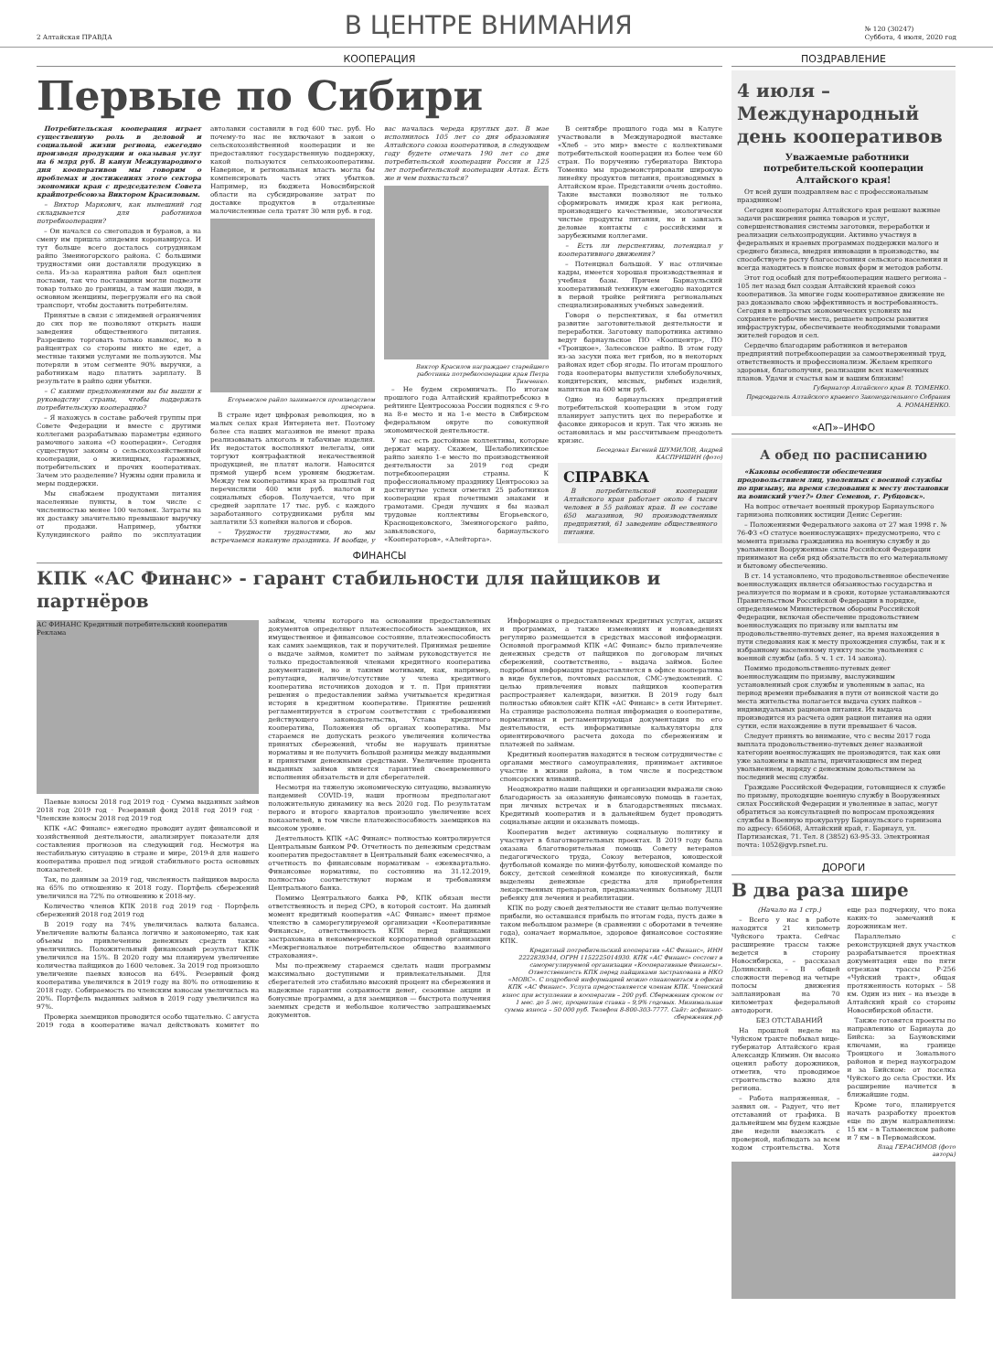2 Алтайская ПРАВДА
В ЦЕНТРЕ ВНИМАНИЯ
№ 120 (30247)
Суббота, 4 июля, 2020 год
КООПЕРАЦИЯ
Первые по Сибири
Потребительская кооперация играет существенную роль в деловой и социальной жизни региона, ежегодно производя продукции и оказывая услуг на 6 млрд руб. В канун Международного дня кооперативов мы говорим о проблемах и достижениях этого сектора экономики края с председателем Совета крайпотребсоюза Виктором Красиловым.
– Виктор Маркович, как нынешний год складывается для работников потребкооперации?
– Он начался со снегопадов и буранов, а на смену им пришла эпидемия коронавируса. И тут больше всего досталось сотрудникам райпо Змеиногорского района. С большими трудностями они доставляли продукцию в села. Из-за карантина район был оцеплен постами, так что поставщики могли подвезти товар только до границы, а там наши люди, в основном женщины, перегружали его на свой транспорт, чтобы доставить потребителям.
Принятые в связи с эпидемией ограничения до сих пор не позволяют открыть наши заведения общественного питания. Разрешено торговать только навынос, но в райцентрах со стороны никто не едет, а местные такими услугами не пользуются. Мы потеряли в этом сегменте 90% выручки, а работникам надо платить зарплату. В результате в райпо одни убытки.
– С какими предложениями вы бы вышли к руководству страны, чтобы поддержать потребительскую кооперацию?
– Я нахожусь в составе рабочей группы при Совете Федерации и вместе с другими коллегами разрабатываю параметры единого рамочного закона «О кооперации». Сегодня существуют законы о сельскохозяйственной кооперации, о жилищных, гаражных, потребительских и прочих кооперативах. Зачем это разделение? Нужны одни правила и меры поддержки.
Мы снабжаем продуктами питания населенные пункты, в том числе с численностью менее 100 человек. Затраты на их доставку значительно превышают выручку от продажи. Например, убытки Кулундинского райпо по эксплуатации автолавки составили в год 600 тыс. руб. Но почему-то нас не включают в закон о сельскохозяйственной кооперации и не предоставляют государственную поддержку, какой пользуются сельхозкооперативы. Наверное, и региональная власть могла бы компенсировать часть этих убытков. Например, из бюджета Новосибирской области на субсидирование затрат по доставке продуктов в отдаленные малочисленные села тратят 30 млн руб. в год.
Егорьевское райпо занимается производством пресервов.
В стране идет цифровая революция, но в малых селах края Интернета нет. Поэтому более ста наших магазинов не имеют права реализовывать алкоголь и табачные изделия. Их недостаток восполняют нелегалы, они торгуют контрафактной некачественной продукцией, не платят налоги. Наносится прямой ущерб всем уровням бюджетам. Между тем кооперативы края за прошлый год перечислили 400 млн руб. налогов и социальных сборов. Получается, что при средней зарплате 17 тыс. руб. с каждого заработанного сотрудниками рубля мы заплатили 53 копейки налогов и сборов.
– Трудности трудностями, но мы встречаемся накануне праздника. И вообще, у вас началась череда круглых дат. В мае исполнилось 105 лет со дня образования Алтайского союза кооперативов, в следующем году будете отмечать 190 лет со дня потребительской кооперации России и 125 лет потребительской кооперации Алтая. Есть же и чем похвастаться?
Виктор Красилов награждает старейшего работника потребкооперации края Петра Тимченко.
– Не будем скромничать. По итогам прошлого года Алтайский крайпотребсоюз в рейтинге Центросоюза России поднялся с 9-го на 8-е место и на 1-е место в Сибирском федеральном округе по совокупной экономической деятельности.
У нас есть достойные коллективы, которые держат марку. Скажем, Шелаболихинское райпо заняло 1-е место по производственной деятельности за 2019 год среди потребкооперации страны. К профессиональному празднику Центросоюз за достигнутые успехи отметил 25 работников кооперации края почетными знаками и грамотами. Среди лучших я бы назвал трудовые коллективы Егорьевского, Краснощековского, Змеиногорского райпо, завьяловского, барнаульского «Кооператоров», «Алейторга».
В сентябре прошлого года мы в Калуге участвовали в Международной выставке «Хлеб – это мир» вместе с коллективами потребительской кооперации из более чем 60 стран. По поручению губернатора Виктора Томенко мы продемонстрировали широкую линейку продуктов питания, производимых в Алтайском крае. Представили очень достойно. Такие выставки позволяют не только сформировать имидж края как региона, производящего качественные, экологически чистые продукты питания, но и завязать деловые контакты с российскими и зарубежными коллегами.
– Есть ли перспективы, потенциал у кооперативного движения?
– Потенциал большой. У нас отличные кадры, имеется хорошая производственная и учебная базы. Причем Барнаульский кооперативный техникум ежегодно находится в первой тройке рейтинга региональных специализированных учебных заведений.
Говоря о перспективах, я бы отметил развитие заготовительной деятельности и переработки. Заготовку папоротника активно ведут барнаульское ПО «Коопцентр», ПО «Троицкое», Залесовское райпо. В этом году из-за засухи пока нет грибов, но в некоторых районах идет сбор ягоды. По итогам прошлого года кооператоры выпустили хлебобулочных, кондитерских, мясных, рыбных изделий, напитков на 600 млн руб.
Одно из барнаульских предприятий потребительской кооперации в этом году планирует запустить цех по переработке и фасовке дикоросов и круп. Так что жизнь не остановилась и мы рассчитываем преодолеть кризис.
Беседовал Евгений ШУМИЛОВ, Андрей КАСПРИШИН (фото)
СПРАВКА
В потребительской кооперации Алтайского края работает около 4 тысяч человек в 55 районах края. В ее составе 650 магазинов, 90 производственных предприятий, 61 заведение общественного питания.
ФИНАНСЫ
КПК «АС Финанс» - гарант стабильности для пайщиков и партнёров
АС ФИНАНС Кредитный потребительский кооператив
Реклама
Паевые взносы 2018 год 2019 год · Сумма выданных займов 2018 год 2019 год · Резервный фонд 2018 год 2019 год · Членские взносы 2018 год 2019 год
КПК «АС Финанс» ежегодно проводит аудит финансовой и хозяйственной деятельности, анализирует показатели для составления прогнозов на следующий год. Несмотря на нестабильную ситуацию в стране и мире, 2019-й для нашего кооператива прошел под эгидой стабильного роста основных показателей.
Так, по данным за 2019 год, численность пайщиков выросла на 65% по отношению к 2018 году. Портфель сбережений увеличился на 72% по отношению к 2018-му.
Количество членов КПК 2018 год 2019 год · Портфель сбережений 2018 год 2019 год
В 2019 году на 74% увеличилась валюта баланса. Увеличение валюты баланса логично и закономерно, так как объемы по привлечению денежных средств также увеличились. Положительный финансовый результат КПК увеличился на 15%. В 2020 году мы планируем увеличение количества пайщиков до 1600 человек. За 2019 год произошло увеличение паевых взносов на 64%. Резервный фонд кооператива увеличился в 2019 году на 80% по отношению к 2018 году. Собираемость по членским взносам увеличилась на 20%. Портфель выданных займов в 2019 году увеличился на 97%.
Проверка заемщиков проводится особо тщательно. С августа 2019 года в кооперативе начал действовать комитет по займам, члены которого на основании предоставленных документов определяют платежеспособность заемщиков, их имущественное и финансовое состояние, платежеспособность как самих заемщиков, так и поручителей. Принимая решение о выдаче займов, комитет по займам руководствуется не только предоставленной членами кредитного кооператива документацией, но и такими мотивами, как, например, репутация, наличие/отсутствие у члена кредитного кооператива источников доходов и т. п. При принятии решения о предоставлении займа учитывается кредитная история в кредитном кооперативе. Принятие решений регламентируется в строгом соответствии с требованиями действующего законодательства, Устава кредитного кооператива, Положения об органах кооператива. Мы стараемся не допускать резкого увеличения количества принятых сбережений, чтобы не нарушать принятые нормативы и не получить большой разницы между выданными и принятыми денежными средствами. Увеличение процента выданных займов является гарантией своевременного исполнения обязательств и для сберегателей.
Несмотря на тяжелую экономическую ситуацию, вызванную пандемией COVID-19, наши прогнозы предполагают положительную динамику на весь 2020 год. По результатам первого и второго кварталов произошло увеличение всех показателей, в том числе платежеспособность заемщиков на высоком уровне.
Деятельность КПК «АС Финанс» полностью контролируется Центральным банком РФ. Отчетность по денежным средствам кооператив предоставляет в Центральный банк ежемесячно, а отчетность по финансовым нормативам – ежеквартально. Финансовые нормативы, по состоянию на 31.12.2019, полностью соответствуют нормам и требованиям Центрального банка.
Помимо Центрального банка РФ, КПК обязан нести ответственность и перед СРО, в которой состоит. На данный момент кредитный кооператив «АС Финанс» имеет прямое членство в саморегулируемой организации «Кооперативные Финансы», ответственность КПК перед пайщиками застрахована в некоммерческой корпоративной организации «Межрегиональное потребительское общество взаимного страхования».
Мы по-прежнему стараемся сделать наши программы максимально доступными и привлекательными. Для сберегателей это стабильно высокий процент на сбережения и надежные гарантии сохранности денег, сезонные акции и бонусные программы, а для заемщиков — быстрота получения заемных средств и небольшое количество запрашиваемых документов.
Информация о предоставляемых кредитных услугах, акциях и программах, а также изменениях и нововведениях регулярно размещается в средствах массовой информации. Основной программой КПК «АС Финанс» было привлечение денежных средств от пайщиков по договорам личных сбережений, соответственно, – выдача займов. Более подробная информация предоставляется в офисе кооператива в виде буклетов, почтовых рассылок, СМС-уведомлений. С целью привлечения новых пайщиков кооператив распространяет календари, визитки. В 2019 году был полностью обновлен сайт КПК «АС Финанс» в сети Интернет. На странице расположена полная информация о кооперативе, нормативная и регламентирующая документация по его деятельности, есть информативные калькуляторы для ориентировочного расчета дохода по сбережениям и платежей по займам.
Кредитный кооператив находится в тесном сотрудничестве с органами местного самоуправления, принимает активное участие в жизни района, в том числе и посредством спонсорских вливаний.
Неоднократно наши пайщики и организации выражали свою благодарность за оказанную финансовую помощь в газетах, при личных встречах и в благодарственных письмах. Кредитный кооператив и в дальнейшем будет проводить социальные акции и оказывать помощь.
Кооператив ведет активную социальную политику и участвует в благотворительных проектах. В 2019 году была оказана благотворительная помощь Совету ветеранов педагогического труда, Союзу ветеранов, юношеской футбольной команде по мини-футболу, юношеской команде по боксу, детской семейной команде по киокусинкай, были выделены денежные средства для приобретения лекарственных препаратов, предназначенных больному ДЦП ребенку для лечения и реабилитации.
КПК по роду своей деятельности не ставит целью получение прибыли, но оставшаяся прибыль по итогам года, пусть даже в таком небольшом размере (в сравнении с оборотами в течение года), означает нормальное, здоровое финансовое состояние КПК.
Кредитный потребительский кооператив «АС Финанс», ИНН 2222839344, ОГРН 1152225014930. КПК «АС Финанс» состоит в саморегулируемой организации «Кооперативные Финансы». Ответственность КПК перед пайщиками застрахована в НКО «МОВС». С подробной информацией можно ознакомиться в офисах КПК «АС Финанс». Услуга предоставляется членам КПК. Членский взнос при вступлении в кооператив – 200 руб. Сбережения сроком от 1 мес. до 5 лет, процентная ставка – 9,9% годовых. Минимальная сумма взноса – 50 000 руб. Телефон 8-800-303-7777. Сайт: асфинанс-сбережения.рф
ПОЗДРАВЛЕНИЕ
4 июля – Международный день кооперативов
Уважаемые работники потребительской кооперации Алтайского края!
От всей души поздравляем вас с профессиональным праздником!
Сегодня кооператоры Алтайского края решают важные задачи расширения рынка товаров и услуг, совершенствования системы заготовки, переработки и реализации сельхозпродукции. Активно участвуя в федеральных и краевых программах поддержки малого и среднего бизнеса, внедряя инновации в производство, вы способствуете росту благосостояния сельского населения и всегда находитесь в поиске новых форм и методов работы.
Этот год особый для потребкооперации нашего региона – 105 лет назад был создан Алтайский краевой союз кооперативов. За многие годы кооперативное движение не раз доказывало свою эффективность и востребованность. Сегодня в непростых экономических условиях вы сохраняете рабочие места, решаете вопросы развития инфраструктуры, обеспечиваете необходимыми товарами жителей городов и сел.
Сердечно благодарим работников и ветеранов предприятий потребкооперации за самоотверженный труд, ответственность и профессионализм. Желаем крепкого здоровья, благополучия, реализации всех намеченных планов. Удачи и счастья вам и вашим близким!
Губернатор Алтайского края В. ТОМЕНКО.
Председатель Алтайского краевого Законодательного Собрания А. РОМАНЕНКО.
«АП»–ИНФО
А обед по расписанию
«Каковы особенности обеспечения продовольствием лиц, уволенных с военной службы по призыву, на время следования к месту постановки на воинский учет?» Олег Семенов, г. Рубцовск».
На вопрос отвечает военный прокурор Барнаульского гарнизона полковник юстиции Денис Серегин:
– Положениями Федерального закона от 27 мая 1998 г. № 76-ФЗ «О статусе военнослужащих» предусмотрено, что с момента призыва гражданина на военную службу и до увольнения Вооруженные силы Российской Федерации принимают на себя ряд обязательств по его материальному и бытовому обеспечению.
В ст. 14 установлено, что продовольственное обеспечение военнослужащих является обязанностью государства и реализуется по нормам и в сроки, которые устанавливаются Правительством Российской Федерации в порядке, определяемом Министерством обороны Российской Федерации, включая обеспечение продовольствием военнослужащих по призыву или выплаты им продовольственно-путевых денег, на время нахождения в пути следования как к месту прохождения службы, так и к избранному населенному пункту после увольнения с военной службы (абз. 5 ч. 1 ст. 14 закона).
Помимо продовольственно-путевых денег военнослужащим по призыву, выслужившим установленный срок службы и уволенным в запас, на период времени пребывания в пути от воинской части до места жительства полагается выдача сухих пайков – индивидуальных рационов питания. Их выдача производится из расчета один рацион питания на одни сутки, если нахождение в пути превышает 6 часов.
Следует принять во внимание, что с весны 2017 года выплата продовольственно-путевых денег названной категории военнослужащих не производится, так как они уже заложены в выплаты, причитающиеся им перед увольнением, наряду с денежным довольствием за последний месяц службы.
Граждане Российской Федерации, готовящиеся к службе по призыву, проходящие военную службу в Вооруженных силах Российской Федерации и уволенные в запас, могут обратиться за консультацией по вопросам прохождения службы в Военную прокуратуру Барнаульского гарнизона по адресу: 656068, Алтайский край, г. Барнаул, ул. Партизанская, 71. Тел. 8 (3852) 63-95-33. Электронная почта: 1052@gvp.rsnet.ru.
ДОРОГИ
В два раза шире
(Начало на 1 стр.)
– Всего у нас в работе находится 21 километр Чуйского тракта. Сейчас расширение трассы также ведется в сторону Новосибирска, – рассказал Долинский. – В общей сложности перевод на четыре полосы движения запланирован на 70 километрах федеральной автодороги.
БЕЗ ОТСТАВАНИЙ
На прошлой неделе на Чуйском тракте побывал вице-губернатор Алтайского края Александр Климин. Он высоко оценил работу дорожников, отметив, что проводимое строительство важно для региона.
– Работа напряженная, – заявил он. – Радует, что нет отставаний от графика. В дальнейшем мы будем каждые две недели выезжать с проверкой, наблюдать за всем ходом строительства. Хотя еще раз подчеркну, что пока каких-то замечаний к дорожникам нет.
Параллельно с реконструкцией двух участков разрабатывается проектная документация еще по пяти отрезкам трассы Р-256 «Чуйский тракт», общая протяженность которых – 58 км. Один из них – на въезде в Алтайский край со стороны Новосибирской области.
Также готовятся проекты по направлению от Барнаула до Бийска: за Бауновскими ключами, на границе Троицкого и Зонального районов и перед наукоградом и за Бийском: от поселка Чуйского до села Сростки. Их расширение начнется в ближайшие годы.
Кроме того, планируется начать разработку проектов еще по двум направлениям: 15 км – в Тальменском районе и 7 км – в Первомайском.
Влад ГЕРАСИМОВ (фото автора)